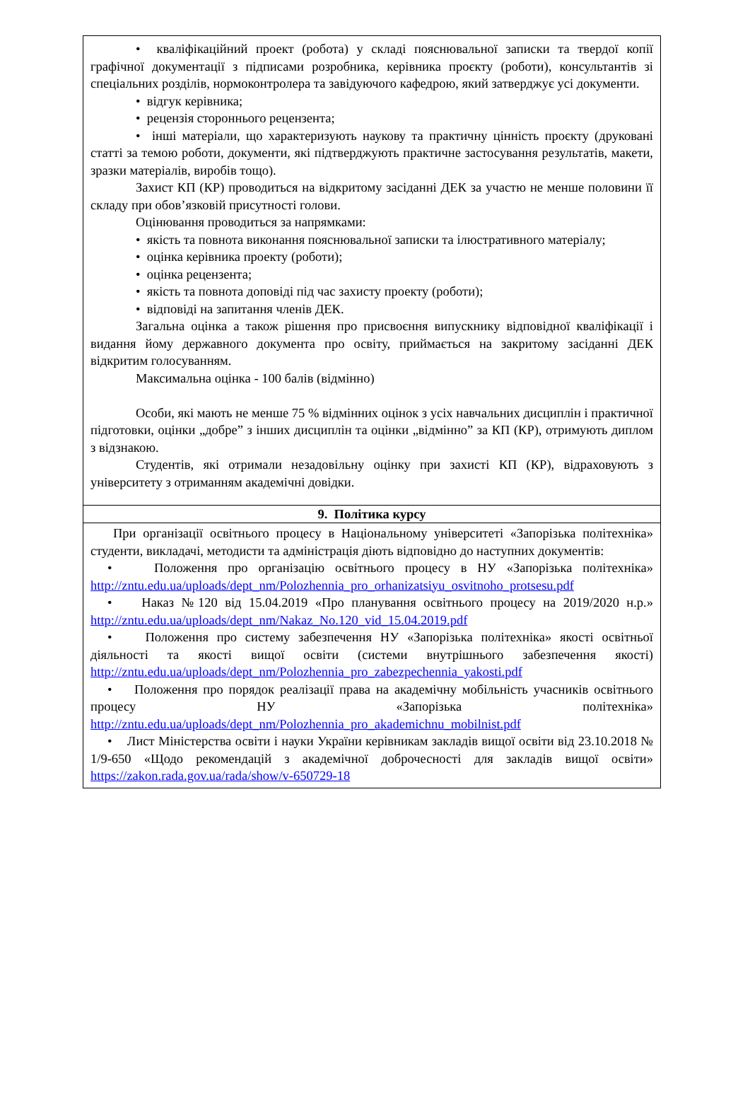• кваліфікаційний проект (робота) у складі пояснювальної записки та твердої копії графічної документації з підписами розробника, керівника проєкту (роботи), консультантів зі спеціальних розділів, нормоконтролера та завідуючого кафедрою, який затверджує усі документи.
• відгук керівника;
• рецензія стороннього рецензента;
• інші матеріали, що характеризують наукову та практичну цінність проєкту (друковані статті за темою роботи, документи, які підтверджують практичне застосування результатів, макети, зразки матеріалів, виробів тощо).
Захист КП (КР) проводиться на відкритому засіданні ДЕК за участю не менше половини її складу при обов’язковій присутності голови.
Оцінювання проводиться за напрямками:
• якість та повнота виконання пояснювальної записки та ілюстративного матеріалу;
• оцінка керівника проекту (роботи);
• оцінка рецензента;
• якість та повнота доповіді під час захисту проекту (роботи);
• відповіді на запитання членів ДЕК.
Загальна оцінка а також рішення про присвоєння випускнику відповідної кваліфікації і видання йому державного документа про освіту, приймається на закритому засіданні ДЕК відкритим голосуванням.
Максимальна оцінка - 100 балів (відмінно)
Особи, які мають не менше 75 % відмінних оцінок з усіх навчальних дисциплін і практичної підготовки, оцінки „добре” з інших дисциплін та оцінки „відмінно” за КП (КР), отримують диплом з відзнакою.
Студентів, які отримали незадовільну оцінку при захисті КП (КР), відраховують з університету з отриманням академічні довідки.
9. Політика курсу
При організації освітнього процесу в Національному університеті «Запорізька політехніка» студенти, викладачі, методисти та адміністрація діють відповідно до наступних документів:
• Положення про організацію освітнього процесу в НУ «Запорізька політехніка» http://zntu.edu.ua/uploads/dept_nm/Polozhennia_pro_orhanizatsiyu_osvitnoho_protsesu.pdf
• Наказ №120 від 15.04.2019 «Про планування освітнього процесу на 2019/2020 н.р.» http://zntu.edu.ua/uploads/dept_nm/Nakaz_No.120_vid_15.04.2019.pdf
• Положення про систему забезпечення НУ «Запорізька політехніка» якості освітньої діяльності та якості вищої освіти (системи внутрішнього забезпечення якості) http://zntu.edu.ua/uploads/dept_nm/Polozhennia_pro_zabezpechennia_yakosti.pdf
• Положення про порядок реалізації права на академічну мобільність учасників освітнього процесу НУ «Запорізька політехніка» http://zntu.edu.ua/uploads/dept_nm/Polozhennia_pro_akademichnu_mobilnist.pdf
• Лист Міністерства освіти і науки України керівникам закладів вищої освіти від 23.10.2018 № 1/9-650 «Щодо рекомендацій з академічної доброчесності для закладів вищої освіти» https://zakon.rada.gov.ua/rada/show/v-650729-18